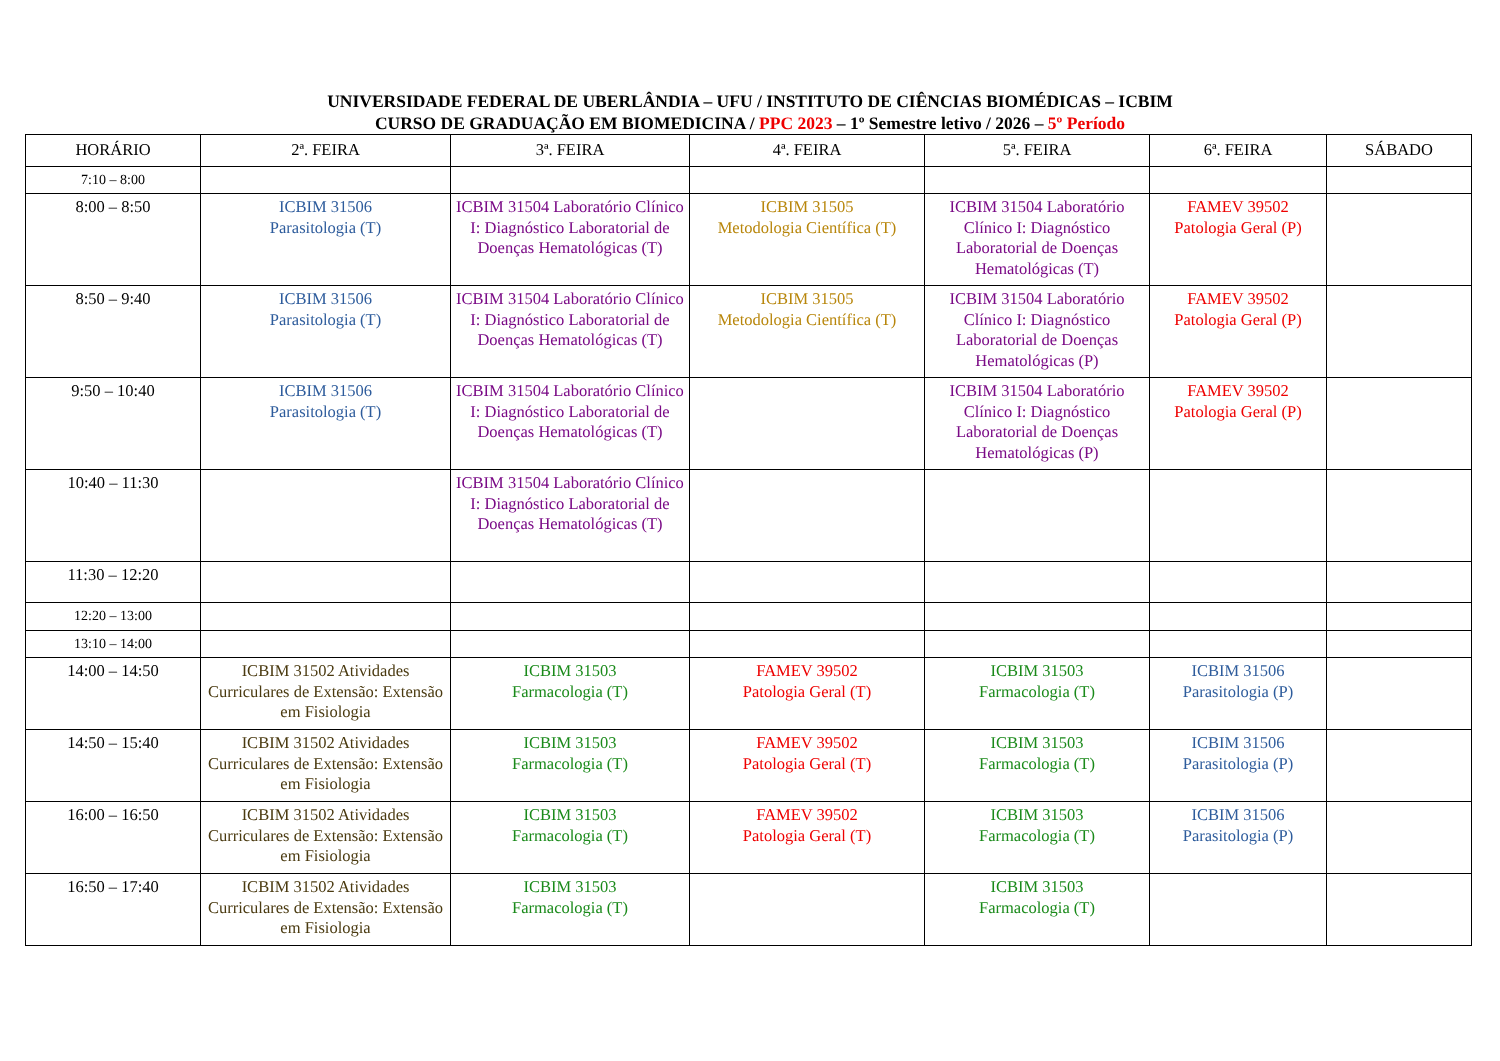UNIVERSIDADE FEDERAL DE UBERLÂNDIA – UFU / INSTITUTO DE CIÊNCIAS BIOMÉDICAS – ICBIM
CURSO DE GRADUAÇÃO EM BIOMEDICINA / PPC 2023 – 1º Semestre letivo / 2026 – 5º Período
| HORÁRIO | 2ª. FEIRA | 3ª. FEIRA | 4ª. FEIRA | 5ª. FEIRA | 6ª. FEIRA | SÁBADO |
| --- | --- | --- | --- | --- | --- | --- |
| 7:10 – 8:00 | | | | | | |
| 8:00 – 8:50 | ICBIM 31506 Parasitologia (T) | ICBIM 31504 Laboratório Clínico I: Diagnóstico Laboratorial de Doenças Hematológicas (T) | ICBIM 31505 Metodologia Científica (T) | ICBIM 31504 Laboratório Clínico I: Diagnóstico Laboratorial de Doenças Hematológicas (T) | FAMEV 39502 Patologia Geral (P) | |
| 8:50 – 9:40 | ICBIM 31506 Parasitologia (T) | ICBIM 31504 Laboratório Clínico I: Diagnóstico Laboratorial de Doenças Hematológicas (T) | ICBIM 31505 Metodologia Científica (T) | ICBIM 31504 Laboratório Clínico I: Diagnóstico Laboratorial de Doenças Hematológicas (P) | FAMEV 39502 Patologia Geral (P) | |
| 9:50 – 10:40 | ICBIM 31506 Parasitologia (T) | ICBIM 31504 Laboratório Clínico I: Diagnóstico Laboratorial de Doenças Hematológicas (T) | | ICBIM 31504 Laboratório Clínico I: Diagnóstico Laboratorial de Doenças Hematológicas (P) | FAMEV 39502 Patologia Geral (P) | |
| 10:40 – 11:30 | | ICBIM 31504 Laboratório Clínico I: Diagnóstico Laboratorial de Doenças Hematológicas (T) | | | | |
| 11:30 – 12:20 | | | | | | |
| 12:20 – 13:00 | | | | | | |
| 13:10 – 14:00 | | | | | | |
| 14:00 – 14:50 | ICBIM 31502 Atividades Curriculares de Extensão: Extensão em Fisiologia | ICBIM 31503 Farmacologia (T) | FAMEV 39502 Patologia Geral (T) | ICBIM 31503 Farmacologia (T) | ICBIM 31506 Parasitologia (P) | |
| 14:50 – 15:40 | ICBIM 31502 Atividades Curriculares de Extensão: Extensão em Fisiologia | ICBIM 31503 Farmacologia (T) | FAMEV 39502 Patologia Geral (T) | ICBIM 31503 Farmacologia (T) | ICBIM 31506 Parasitologia (P) | |
| 16:00 – 16:50 | ICBIM 31502 Atividades Curriculares de Extensão: Extensão em Fisiologia | ICBIM 31503 Farmacologia (T) | FAMEV 39502 Patologia Geral (T) | ICBIM 31503 Farmacologia (T) | ICBIM 31506 Parasitologia (P) | |
| 16:50 – 17:40 | ICBIM 31502 Atividades Curriculares de Extensão: Extensão em Fisiologia | ICBIM 31503 Farmacologia (T) | | ICBIM 31503 Farmacologia (T) | | |